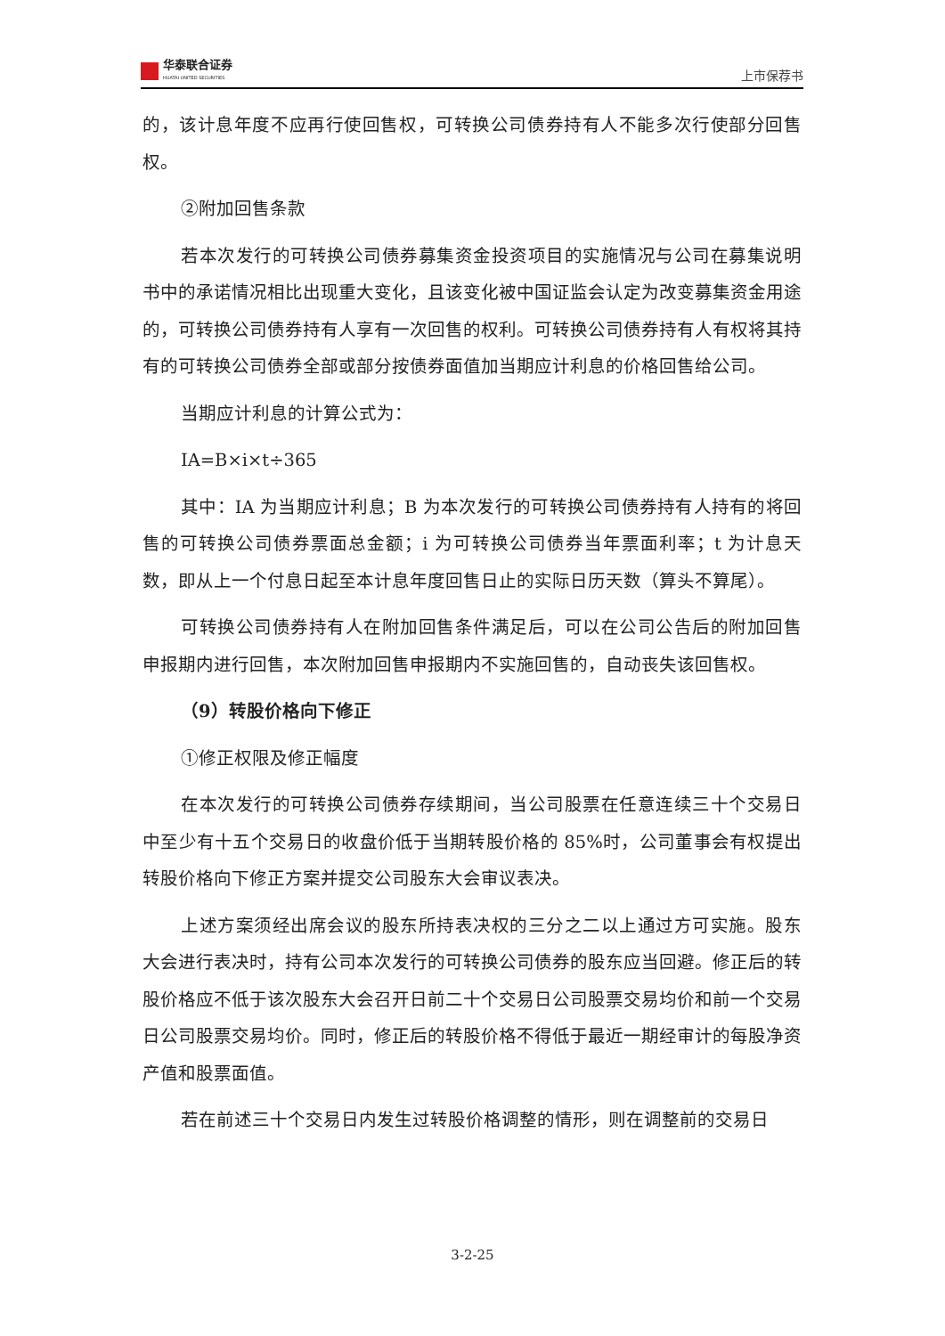华泰联合证券
HUATAI UNITED SECURITIES
上市保荐书
的，该计息年度不应再行使回售权，可转换公司债券持有人不能多次行使部分回售权。
②附加回售条款
若本次发行的可转换公司债券募集资金投资项目的实施情况与公司在募集说明书中的承诺情况相比出现重大变化，且该变化被中国证监会认定为改变募集资金用途的，可转换公司债券持有人享有一次回售的权利。可转换公司债券持有人有权将其持有的可转换公司债券全部或部分按债券面值加当期应计利息的价格回售给公司。
当期应计利息的计算公式为：
IA=B×i×t÷365
其中：IA 为当期应计利息；B 为本次发行的可转换公司债券持有人持有的将回售的可转换公司债券票面总金额；i 为可转换公司债券当年票面利率；t 为计息天数，即从上一个付息日起至本计息年度回售日止的实际日历天数（算头不算尾）。
可转换公司债券持有人在附加回售条件满足后，可以在公司公告后的附加回售申报期内进行回售，本次附加回售申报期内不实施回售的，自动丧失该回售权。
（9）转股价格向下修正
①修正权限及修正幅度
在本次发行的可转换公司债券存续期间，当公司股票在任意连续三十个交易日中至少有十五个交易日的收盘价低于当期转股价格的 85%时，公司董事会有权提出转股价格向下修正方案并提交公司股东大会审议表决。
上述方案须经出席会议的股东所持表决权的三分之二以上通过方可实施。股东大会进行表决时，持有公司本次发行的可转换公司债券的股东应当回避。修正后的转股价格应不低于该次股东大会召开日前二十个交易日公司股票交易均价和前一个交易日公司股票交易均价。同时，修正后的转股价格不得低于最近一期经审计的每股净资产值和股票面值。
若在前述三十个交易日内发生过转股价格调整的情形，则在调整前的交易日
3-2-25